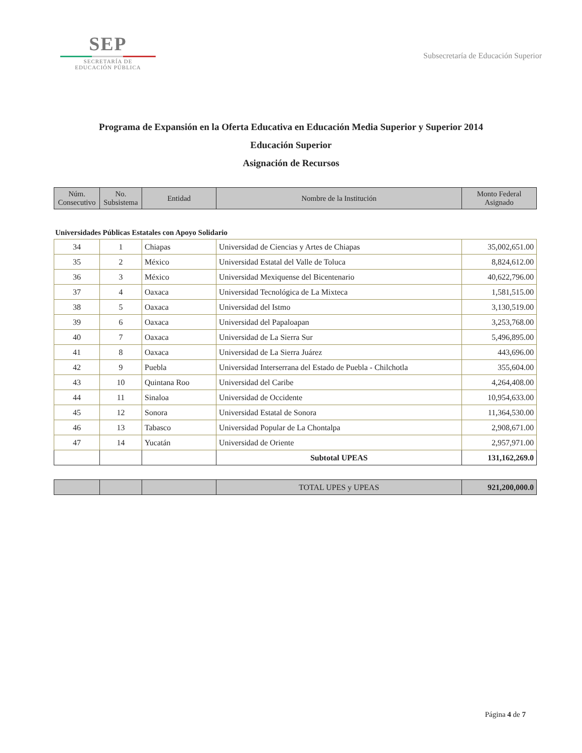SEP
SECRETARÍA DE
EDUCACIÓN PÚBLICA
Subsecretaría de Educación Superior
Programa de Expansión en la Oferta Educativa en Educación Media Superior y Superior 2014
Educación Superior
Asignación de Recursos
| Núm. Consecutivo | No. Subsistema | Entidad | Nombre de la Institución | Monto Federal Asignado |
| --- | --- | --- | --- | --- |
Universidades Públicas Estatales con Apoyo Solidario
| 34 | 1 | Chiapas | Universidad de Ciencias y Artes de Chiapas | 35,002,651.00 |
| 35 | 2 | México | Universidad Estatal del Valle de Toluca | 8,824,612.00 |
| 36 | 3 | México | Universidad Mexiquense del Bicentenario | 40,622,796.00 |
| 37 | 4 | Oaxaca | Universidad Tecnológica de La Mixteca | 1,581,515.00 |
| 38 | 5 | Oaxaca | Universidad del Istmo | 3,130,519.00 |
| 39 | 6 | Oaxaca | Universidad del Papaloapan | 3,253,768.00 |
| 40 | 7 | Oaxaca | Universidad de La Sierra Sur | 5,496,895.00 |
| 41 | 8 | Oaxaca | Universidad de La Sierra Juárez | 443,696.00 |
| 42 | 9 | Puebla | Universidad Interserrana del Estado de Puebla - Chilchotla | 355,604.00 |
| 43 | 10 | Quintana Roo | Universidad del Caribe | 4,264,408.00 |
| 44 | 11 | Sinaloa | Universidad de Occidente | 10,954,633.00 |
| 45 | 12 | Sonora | Universidad Estatal de Sonora | 11,364,530.00 |
| 46 | 13 | Tabasco | Universidad Popular de La Chontalpa | 2,908,671.00 |
| 47 | 14 | Yucatán | Universidad de Oriente | 2,957,971.00 |
| | | | Subtotal UPEAS | 131,162,269.0 |
| | | | TOTAL UPES y UPEAS | 921,200,000.0 |
Página 4 de 7